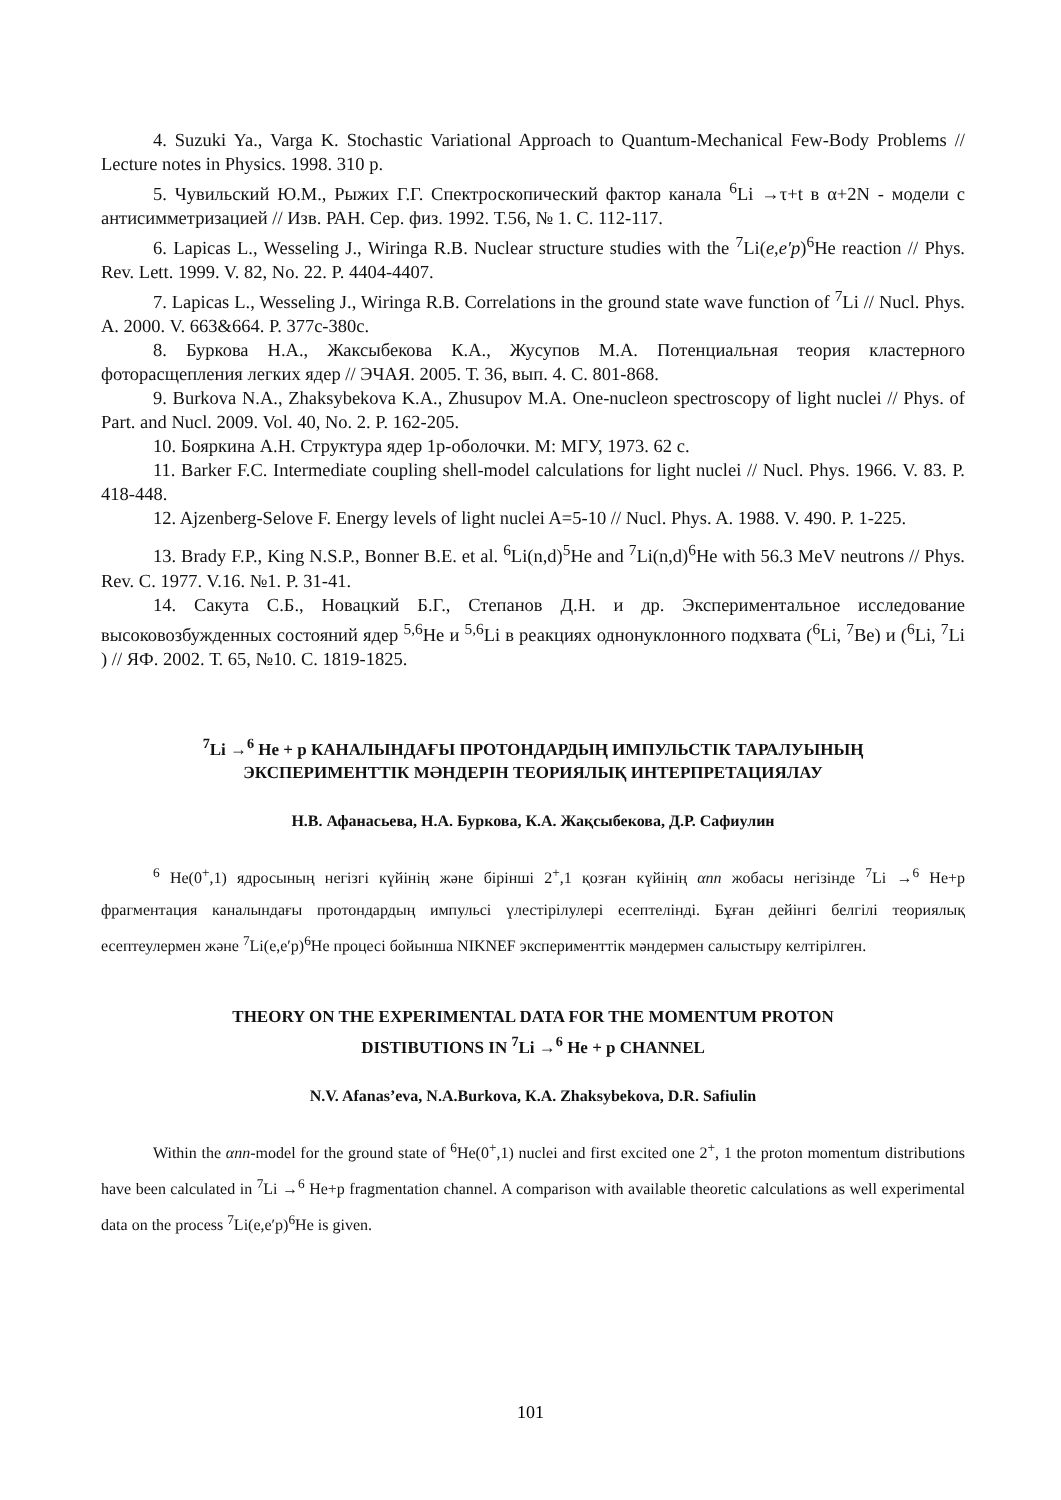4. Suzuki Ya., Varga K. Stochastic Variational Approach to Quantum-Mechanical Few-Body Problems // Lecture notes in Physics. 1998. 310 p.
5. Чувильский Ю.М., Рыжих Г.Г. Спектроскопический фактор канала <sup>6</sup>Li →τ+t в α+2N - модели с антисимметризацией // Изв. РАН. Сер. физ. 1992. Т.56, № 1. С. 112-117.
6. Lapicas L., Wesseling J., Wiringa R.B. Nuclear structure studies with the <sup>7</sup>Li(e,e′p)<sup>6</sup>He reaction // Phys. Rev. Lett. 1999. V. 82, No. 22. P. 4404-4407.
7. Lapicas L., Wesseling J., Wiringa R.B. Correlations in the ground state wave function of <sup>7</sup>Li // Nucl. Phys. A. 2000. V. 663&664. P. 377c-380c.
8. Буркова Н.А., Жаксыбекова К.А., Жусупов М.А. Потенциальная теория кластерного фоторасщепления легких ядер // ЭЧАЯ. 2005. Т. 36, вып. 4. С. 801-868.
9. Burkova N.A., Zhaksybekova K.A., Zhusupov M.A. One-nucleon spectroscopy of light nuclei // Phys. of Part. and Nucl. 2009. Vol. 40, No. 2. P. 162-205.
10. Бояркина А.Н. Структура ядер 1р-оболочки. М: МГУ, 1973. 62 с.
11. Barker F.C. Intermediate coupling shell-model calculations for light nuclei // Nucl. Phys. 1966. V. 83. P. 418-448.
12. Ajzenberg-Selove F. Energy levels of light nuclei A=5-10 // Nucl. Phys. A. 1988. V. 490. P. 1-225.
13. Brady F.P., King N.S.P., Bonner B.E. et al. <sup>6</sup>Li(n,d)<sup>5</sup>He and <sup>7</sup>Li(n,d)<sup>6</sup>He with 56.3 MeV neutrons // Phys. Rev. C. 1977. V.16. №1. P. 31-41.
14. Сакута С.Б., Новацкий Б.Г., Степанов Д.Н. и др. Экспериментальное исследование высоковозбужденных состояний ядер <sup>5,6</sup>He и <sup>5,6</sup>Li в реакциях однонуклонного подхвата (<sup>6</sup>Li, <sup>7</sup>Be) и (<sup>6</sup>Li, <sup>7</sup>Li ) // ЯФ. 2002. Т. 65, №10. С. 1819-1825.
<sup>7</sup>Li →<sup>6</sup> He + p КАНАЛЫНДАҒЫ ПРОТОНДАРДЫҢ ИМПУЛЬСТІК ТАРАЛУЫНЫҢ
ЭКСПЕРИМЕНТТІК МӘНДЕРІН ТЕОРИЯЛЫҚ ИНТЕРПРЕТАЦИЯЛАУ
Н.В. Афанасьева, Н.А. Буркова, К.А. Жақсыбекова, Д.Р. Сафиулин
<sup>6</sup> He(0<sup>+</sup>,1) ядросының негізгі күйінің және бірінші 2<sup>+</sup>,1 қозған күйінің αnn жобасы негізінде <sup>7</sup>Li →<sup>6</sup> He+p фрагментация каналындағы протондардың импульсі үлестірілулері есептелінді. Бұған дейінгі белгілі теориялық есептеулермен және <sup>7</sup>Li(e,e′p)<sup>6</sup>He процесі бойынша NIKNEF эксперименттік мәндермен салыстыру келтірілген.
THEORY ON THE EXPERIMENTAL DATA FOR THE MOMENTUM PROTON
DISTIBUTIONS IN <sup>7</sup>Li →<sup>6</sup> He + p CHANNEL
N.V. Afanas’eva, N.A.Burkova, К.A. Zhaksybekova, D.R. Safiulin
Within the αnn-model for the ground state of <sup>6</sup>He(0<sup>+</sup>,1) nuclei and first excited one 2<sup>+</sup>, 1 the proton momentum distributions have been calculated in <sup>7</sup>Li →<sup>6</sup> He+p fragmentation channel. A comparison with available theoretic calculations as well experimental data on the process <sup>7</sup>Li(e,e′p)<sup>6</sup>He is given.
101